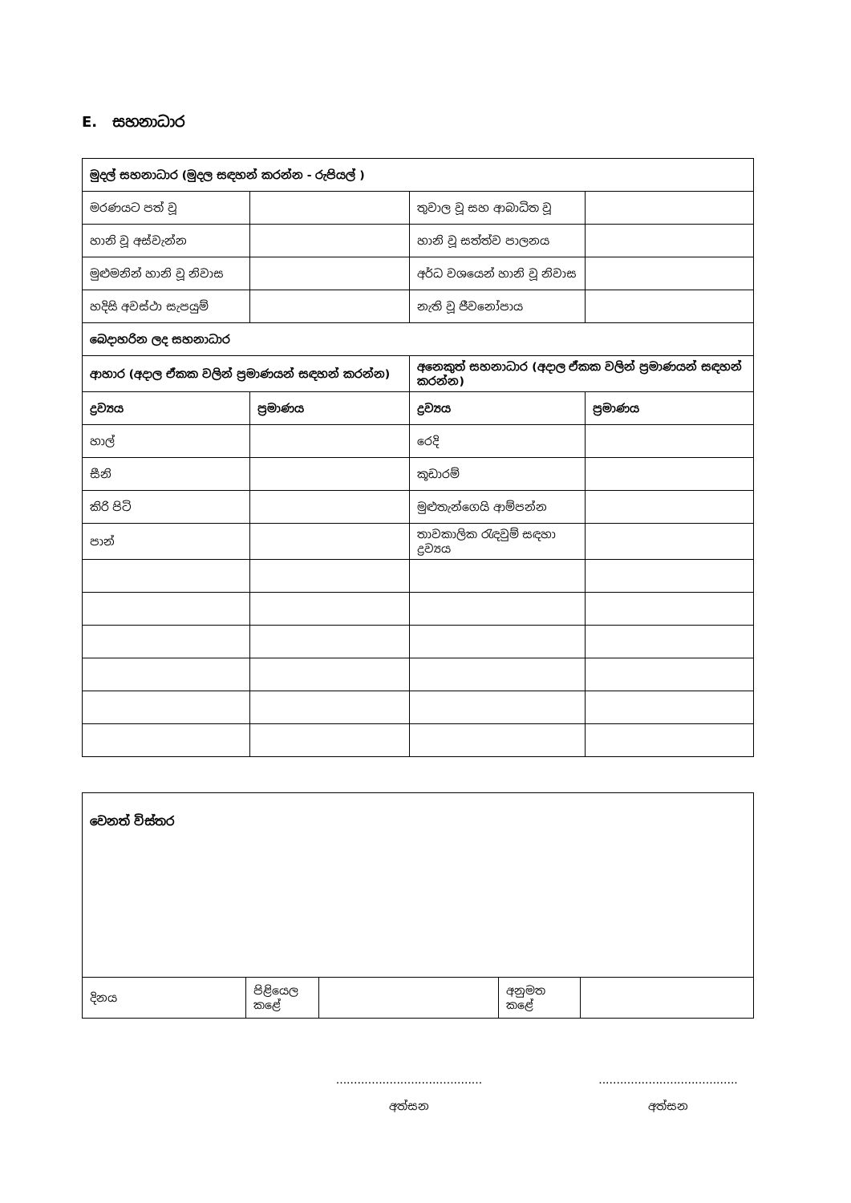E. සහනාධාර
| මුදල් සහනාධාර (මුදල සඳහන් කරන්න - රුපියල් ) | | | |
| --- | --- | --- | --- |
| මරණයට පත් වූ | | තුවාල වූ සහ ආබාධිත වූ | |
| හානි වූ අස්වැන්න | | හානි වූ සත්ත්ව පාලනය | |
| මුළුමනින් හානි වූ නිවාස | | අර්ධ වශයෙන් හානි වූ නිවාස | |
| හදිසි අවස්ථා සැපයුම් | | නැති වූ ජීවනෝපාය | |
| බෙදාහරින ලද සහනාධාර | | | |
| ආහාර (අදාල ඒකක වලින් ප්‍රමාණයන් සඳහන් කරන්න) | | අනෙකුත් සහනාධාර (අදාල ඒකක වලින් ප්‍රමාණයන් සඳහන් කරන්න) | |
| ද්‍රව්‍යය | ප්‍රමාණය | ද්‍රව්‍යය | ප්‍රමාණය |
| හාල් | | රෙදි | |
| සීනි | | කූඩාරම් | |
| කිරි පිටි | | මුළුතැන්ගෙයි ආම්පන්න | |
| පාන් | | තාවකාලික රැඳවුම් සඳහා ද්‍රව්‍යය | |
| වෙනත් විස්තර | | | | |
| දිනය | පිළියෙල කළේ | | අනුමත කළේ | |
.........................................
අත්සන
.......................................
අත්සන